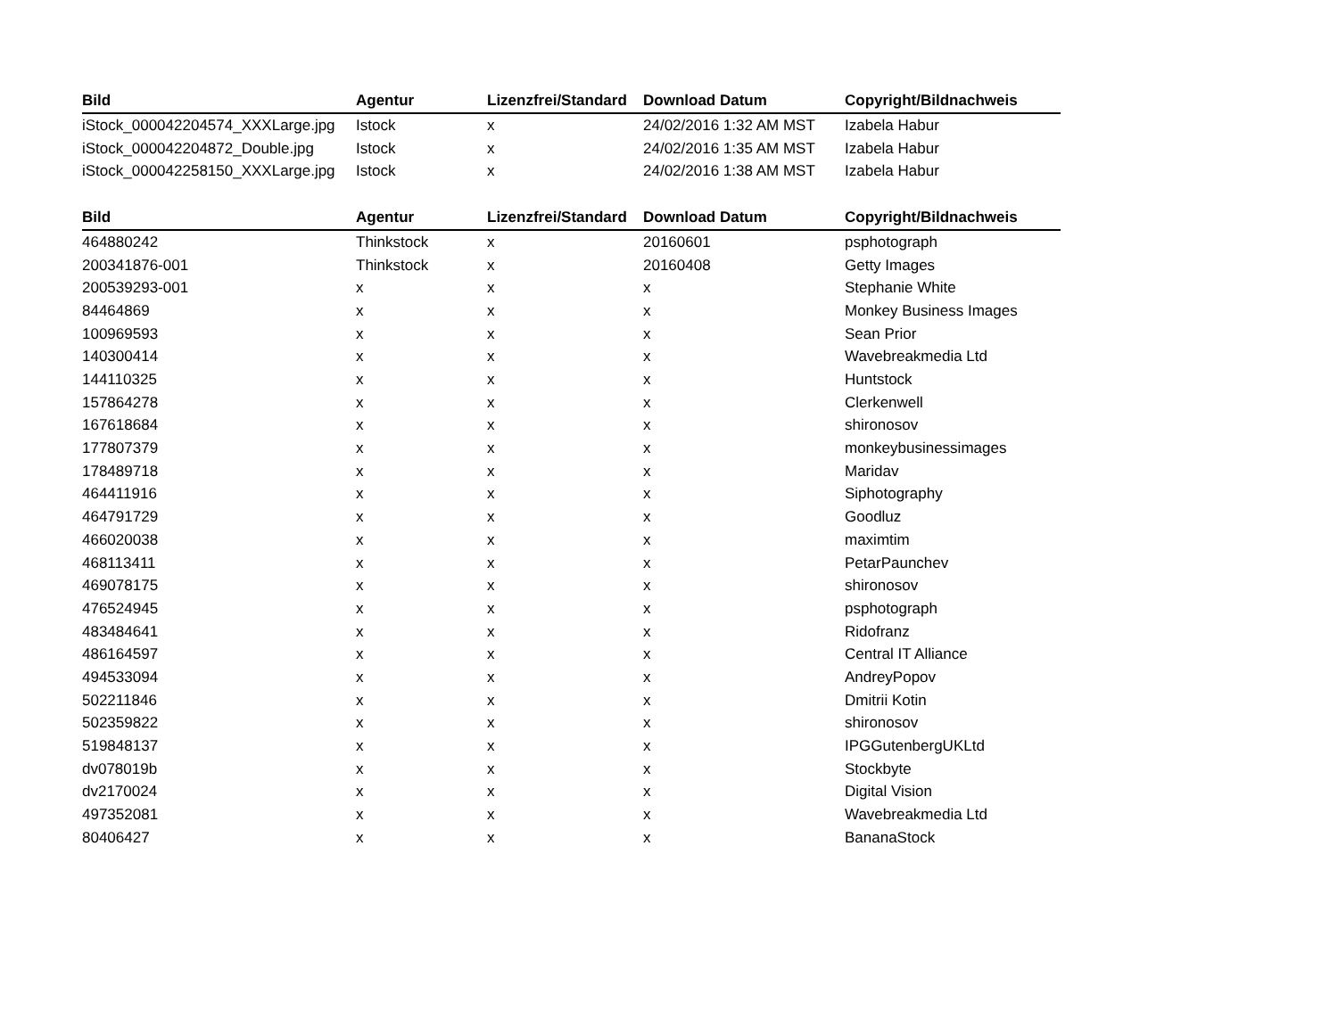| Bild | Agentur | Lizenzfrei/Standard | Download Datum | Copyright/Bildnachweis |
| --- | --- | --- | --- | --- |
| iStock_000042204574_XXXLarge.jpg | Istock | x | 24/02/2016 1:32 AM MST | Izabela Habur |
| iStock_000042204872_Double.jpg | Istock | x | 24/02/2016 1:35 AM MST | Izabela Habur |
| iStock_000042258150_XXXLarge.jpg | Istock | x | 24/02/2016 1:38 AM MST | Izabela Habur |
| Bild | Agentur | Lizenzfrei/Standard | Download Datum | Copyright/Bildnachweis |
| --- | --- | --- | --- | --- |
| 464880242 | Thinkstock | x | 20160601 | psphotograph |
| 200341876-001 | Thinkstock | x | 20160408 | Getty Images |
| 200539293-001 | x | x | x | Stephanie White |
| 84464869 | x | x | x | Monkey Business Images |
| 100969593 | x | x | x | Sean Prior |
| 140300414 | x | x | x | Wavebreakmedia Ltd |
| 144110325 | x | x | x | Huntstock |
| 157864278 | x | x | x | Clerkenwell |
| 167618684 | x | x | x | shironosov |
| 177807379 | x | x | x | monkeybusinessimages |
| 178489718 | x | x | x | Maridav |
| 464411916 | x | x | x | Siphotography |
| 464791729 | x | x | x | Goodluz |
| 466020038 | x | x | x | maximtim |
| 468113411 | x | x | x | PetarPaunchev |
| 469078175 | x | x | x | shironosov |
| 476524945 | x | x | x | psphotograph |
| 483484641 | x | x | x | Ridofranz |
| 486164597 | x | x | x | Central IT Alliance |
| 494533094 | x | x | x | AndreyPopov |
| 502211846 | x | x | x | Dmitrii Kotin |
| 502359822 | x | x | x | shironosov |
| 519848137 | x | x | x | IPGGutenbergUKLtd |
| dv078019b | x | x | x | Stockbyte |
| dv2170024 | x | x | x | Digital Vision |
| 497352081 | x | x | x | Wavebreakmedia Ltd |
| 80406427 | x | x | x | BananaStock |